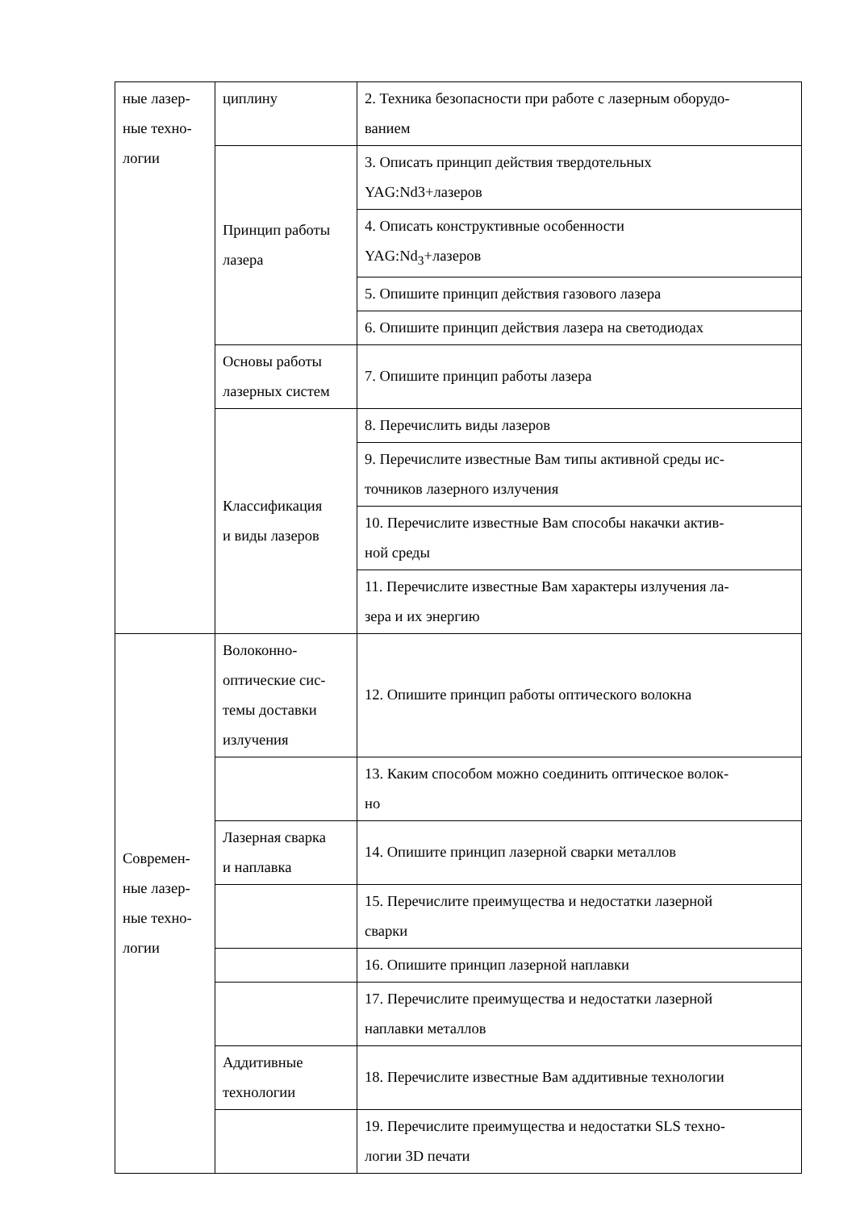| ные лазер- ные техно- логии | циплину | 2. Техника безопасности при работе с лазерным оборудо- ванием |
| | Принцип работы лазера | 3. Описать принцип действия твердотельных YAG:Nd3+лазеров |
| | | 4. Описать конструктивные особенности YAG:Nd<sub>3</sub>+лазеров |
| | | 5. Опишите принцип действия газового лазера |
| | | 6. Опишите принцип действия лазера на светодиодах |
| | Основы работы лазерных систем | 7. Опишите принцип работы лазера |
| | Классификация и виды лазеров | 8. Перечислить виды лазеров |
| | | 9. Перечислите известные Вам типы активной среды ис- точников лазерного излучения |
| | | 10. Перечислите известные Вам способы накачки актив- ной среды |
| | | 11. Перечислите известные Вам характеры излучения ла- зера и их энергию |
| Современ- ные лазер- ные техно- логии | Волоконно- оптические сис- темы доставки излучения | 12. Опишите принцип работы оптического волокна |
| | | 13. Каким способом можно соединить оптическое волок- но |
| | Лазерная сварка и наплавка | 14. Опишите принцип лазерной сварки металлов |
| | | 15. Перечислите преимущества и недостатки лазерной сварки |
| | | 16. Опишите принцип лазерной наплавки |
| | | 17. Перечислите преимущества и недостатки лазерной наплавки металлов |
| | Аддитивные технологии | 18. Перечислите известные Вам аддитивные технологии |
| | | 19. Перечислите преимущества и недостатки SLS техно- логии 3D печати |